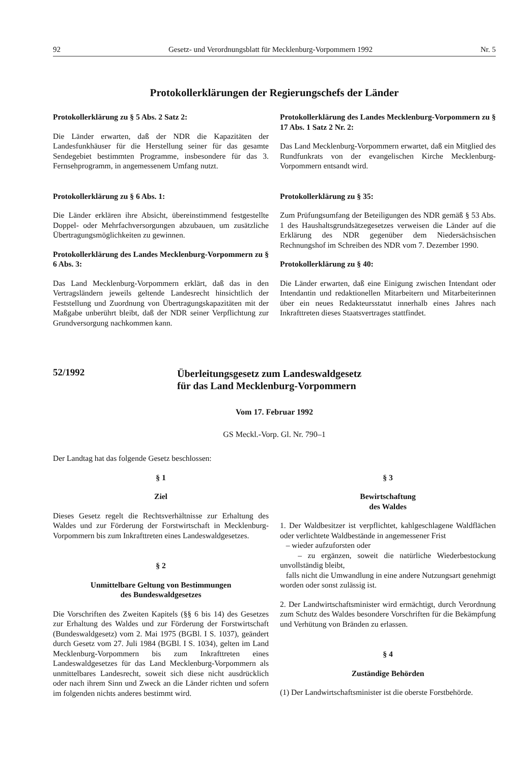92 Gesetz- und Verordnungsblatt für Mecklenburg-Vorpommern 1992 Nr. 5
Protokollerklärungen der Regierungschefs der Länder
Protokollerklärung zu § 5 Abs. 2 Satz 2:
Die Länder erwarten, daß der NDR die Kapazitäten der Landesfunkhäuser für die Herstellung seiner für das gesamte Sendegebiet bestimmten Programme, insbesondere für das 3. Fernsehprogramm, in angemessenem Umfang nutzt.
Protokollerklärung zu § 6 Abs. 1:
Die Länder erklären ihre Absicht, übereinstimmend festgestellte Doppel- oder Mehrfachversorgungen abzubauen, um zusätzliche Übertragungsmöglichkeiten zu gewinnen.
Protokollerklärung des Landes Mecklenburg-Vorpommern zu § 6 Abs. 3:
Das Land Mecklenburg-Vorpommern erklärt, daß das in den Vertragsländern jeweils geltende Landesrecht hinsichtlich der Feststellung und Zuordnung von Übertragungskapazitäten mit der Maßgabe unberührt bleibt, daß der NDR seiner Verpflichtung zur Grundversorgung nachkommen kann.
Protokollerklärung des Landes Mecklenburg-Vorpommern zu § 17 Abs. 1 Satz 2 Nr. 2:
Das Land Mecklenburg-Vorpommern erwartet, daß ein Mitglied des Rundfunkrats von der evangelischen Kirche Mecklenburg-Vorpommern entsandt wird.
Protokollerklärung zu § 35:
Zum Prüfungsumfang der Beteiligungen des NDR gemäß § 53 Abs. 1 des Haushaltsgrundsätzegesetzes verweisen die Länder auf die Erklärung des NDR gegenüber dem Niedersächsischen Rechnungshof im Schreiben des NDR vom 7. Dezember 1990.
Protokollerklärung zu § 40:
Die Länder erwarten, daß eine Einigung zwischen Intendant oder Intendantin und redaktionellen Mitarbeitern und Mitarbeiterinnen über ein neues Redakteursstatut innerhalb eines Jahres nach Inkrafttreten dieses Staatsvertrages stattfindet.
52/1992
Überleitungsgesetz zum Landeswaldgesetz
für das Land Mecklenburg-Vorpommern
Vom 17. Februar 1992
GS Meckl.-Vorp. Gl. Nr. 790–1
Der Landtag hat das folgende Gesetz beschlossen:
§ 1
Ziel
Dieses Gesetz regelt die Rechtsverhältnisse zur Erhaltung des Waldes und zur Förderung der Forstwirtschaft in Mecklenburg-Vorpommern bis zum Inkrafttreten eines Landeswaldgesetzes.
§ 2
Unmittelbare Geltung von Bestimmungen
des Bundeswaldgesetzes
Die Vorschriften des Zweiten Kapitels (§§ 6 bis 14) des Gesetzes zur Erhaltung des Waldes und zur Förderung der Forstwirtschaft (Bundeswaldgesetz) vom 2. Mai 1975 (BGBl. I S. 1037), geändert durch Gesetz vom 27. Juli 1984 (BGBl. I S. 1034), gelten im Land Mecklenburg-Vorpommern bis zum Inkrafttreten eines Landeswaldgesetzes für das Land Mecklenburg-Vorpommern als unmittelbares Landesrecht, soweit sich diese nicht ausdrücklich oder nach ihrem Sinn und Zweck an die Länder richten und sofern im folgenden nichts anderes bestimmt wird.
§ 3
Bewirtschaftung
des Waldes
1. Der Waldbesitzer ist verpflichtet, kahlgeschlagene Waldflächen oder verlichtete Waldbestände in angemessener Frist
– wieder aufzuforsten oder
– zu ergänzen, soweit die natürliche Wiederbestockung unvollständig bleibt,
falls nicht die Umwandlung in eine andere Nutzungsart genehmigt worden oder sonst zulässig ist.
2. Der Landwirtschaftsminister wird ermächtigt, durch Verordnung zum Schutz des Waldes besondere Vorschriften für die Bekämpfung und Verhütung von Bränden zu erlassen.
§ 4
Zuständige Behörden
(1) Der Landwirtschaftsminister ist die oberste Forstbehörde.